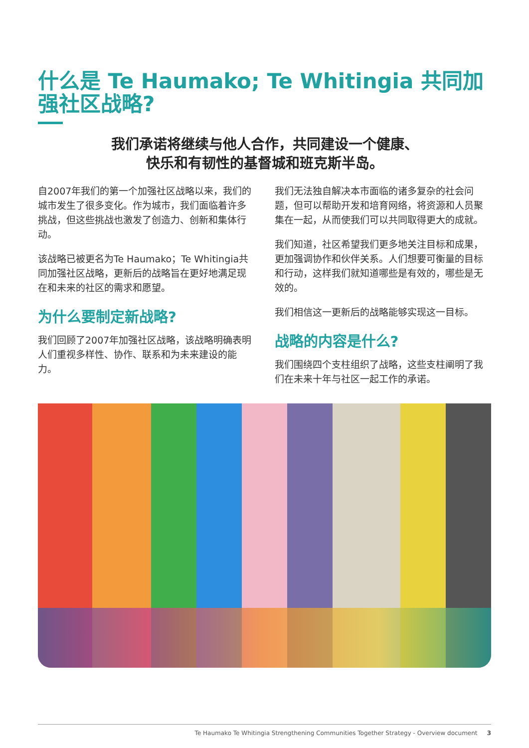什么是 Te Haumako; Te Whitingia 共同加强社区战略?
我们承诺将继续与他人合作，共同建设一个健康、
快乐和有韧性的基督城和班克斯半岛。
自2007年我们的第一个加强社区战略以来，我们的城市发生了很多变化。作为城市，我们面临着许多挑战，但这些挑战也激发了创造力、创新和集体行动。
该战略已被更名为Te Haumako；Te Whitingia共同加强社区战略，更新后的战略旨在更好地满足现在和未来的社区的需求和愿望。
为什么要制定新战略?
我们回顾了2007年加强社区战略，该战略明确表明人们重视多样性、协作、联系和为未来建设的能力。
我们无法独自解决本市面临的诸多复杂的社会问题，但可以帮助开发和培育网络，将资源和人员聚集在一起，从而使我们可以共同取得更大的成就。
我们知道，社区希望我们更多地关注目标和成果，更加强调协作和伙伴关系。人们想要可衡量的目标和行动，这样我们就知道哪些是有效的，哪些是无效的。
我们相信这一更新后的战略能够实现这一目标。
战略的内容是什么?
我们围绕四个支柱组织了战略，这些支柱阐明了我们在未来十年与社区一起工作的承诺。
Te Haumako Te Whitingia Strengthening Communities Together Strategy - Overview document 3